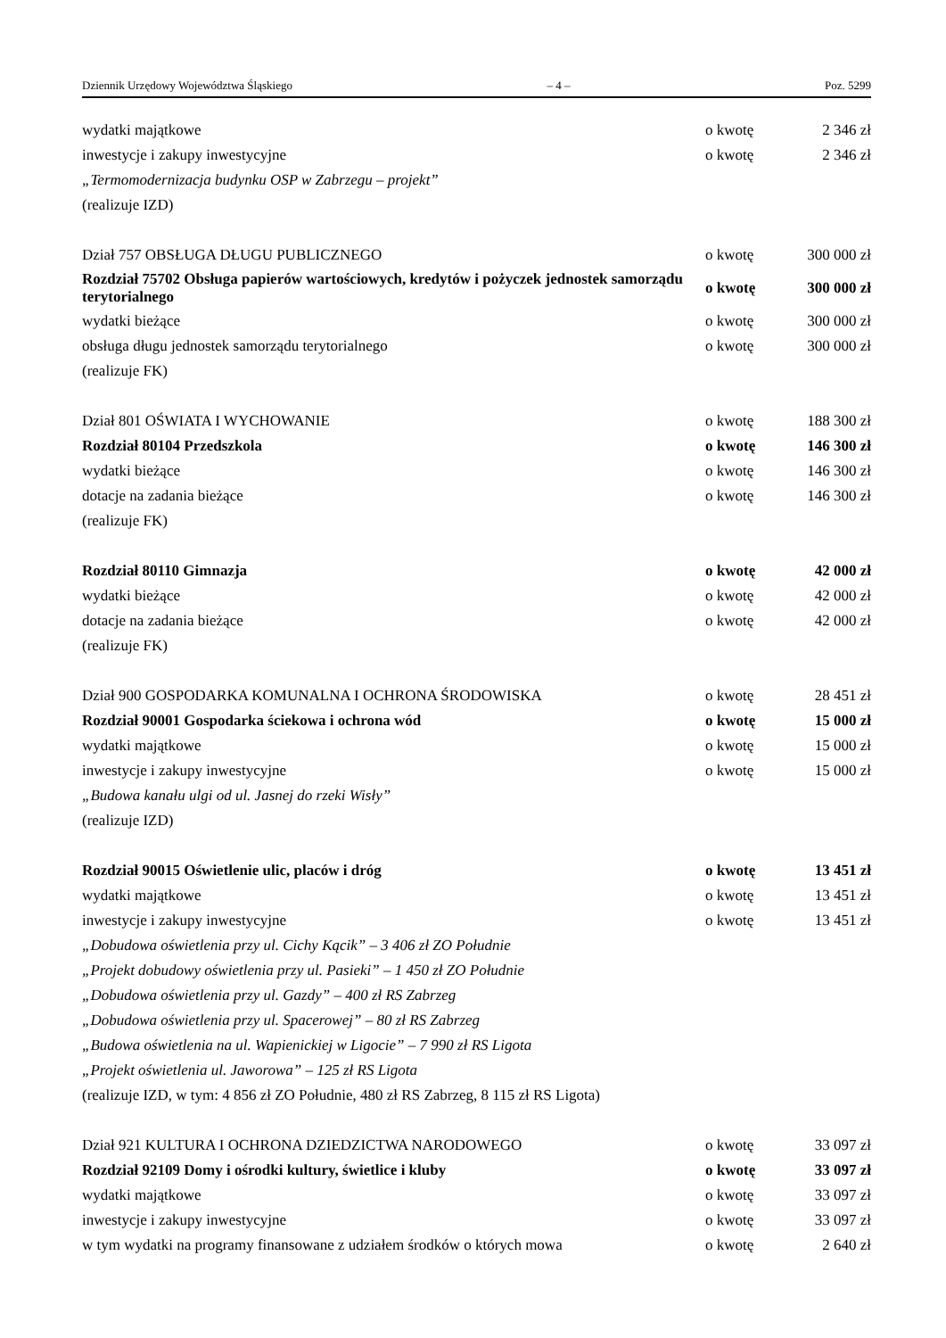Dziennik Urzędowy Województwa Śląskiego – 4 – Poz. 5299
| wydatki majątkowe | o kwotę | 2 346 zł |
| inwestycje i zakupy inwestycyjne | o kwotę | 2 346 zł |
| „Termomodernizacja budynku OSP w Zabrzegu – projekt” | | |
| (realizuje IZD) | | |
| Dział 757 OBSŁUGA DŁUGU PUBLICZNEGO | o kwotę | 300 000 zł |
| Rozdział 75702 Obsługa papierów wartościowych, kredytów i pożyczek jednostek samorządu terytorialnego | o kwotę | 300 000 zł |
| wydatki bieżące | o kwotę | 300 000 zł |
| obsługa długu jednostek samorządu terytorialnego | o kwotę | 300 000 zł |
| (realizuje FK) | | |
| Dział 801 OŚWIATA I WYCHOWANIE | o kwotę | 188 300 zł |
| Rozdział 80104 Przedszkola | o kwotę | 146 300 zł |
| wydatki bieżące | o kwotę | 146 300 zł |
| dotacje na zadania bieżące | o kwotę | 146 300 zł |
| (realizuje FK) | | |
| Rozdział 80110 Gimnazja | o kwotę | 42 000 zł |
| wydatki bieżące | o kwotę | 42 000 zł |
| dotacje na zadania bieżące | o kwotę | 42 000 zł |
| (realizuje FK) | | |
| Dział 900 GOSPODARKA KOMUNALNA I OCHRONA ŚRODOWISKA | o kwotę | 28 451 zł |
| Rozdział 90001 Gospodarka ściekowa i ochrona wód | o kwotę | 15 000 zł |
| wydatki majątkowe | o kwotę | 15 000 zł |
| inwestycje i zakupy inwestycyjne | o kwotę | 15 000 zł |
| „Budowa kanału ulgi od ul. Jasnej do rzeki Wisły” | | |
| (realizuje IZD) | | |
| Rozdział 90015 Oświetlenie ulic, placów i dróg | o kwotę | 13 451 zł |
| wydatki majątkowe | o kwotę | 13 451 zł |
| inwestycje i zakupy inwestycyjne | o kwotę | 13 451 zł |
| „Dobudowa oświetlenia przy ul. Cichy Kącik” – 3 406 zł ZO Południe | | |
| „Projekt dobudowy oświetlenia przy ul. Pasieki” – 1 450 zł ZO Południe | | |
| „Dobudowa oświetlenia przy ul. Gazdy” – 400 zł RS Zabrzeg | | |
| „Dobudowa oświetlenia przy ul. Spacerowej” – 80 zł RS Zabrzeg | | |
| „Budowa oświetlenia na ul. Wapienickiej w Ligocie” – 7 990 zł RS Ligota | | |
| „Projekt oświetlenia ul. Jaworowa” – 125 zł RS Ligota | | |
| (realizuje IZD, w tym: 4 856 zł ZO Południe, 480 zł RS Zabrzeg, 8 115 zł RS Ligota) | | |
| Dział 921 KULTURA I OCHRONA DZIEDZICTWA NARODOWEGO | o kwotę | 33 097 zł |
| Rozdział 92109 Domy i ośrodki kultury, świetlice i kluby | o kwotę | 33 097 zł |
| wydatki majątkowe | o kwotę | 33 097 zł |
| inwestycje i zakupy inwestycyjne | o kwotę | 33 097 zł |
| w tym wydatki na programy finansowane z udziałem środków o których mowa | o kwotę | 2 640 zł |